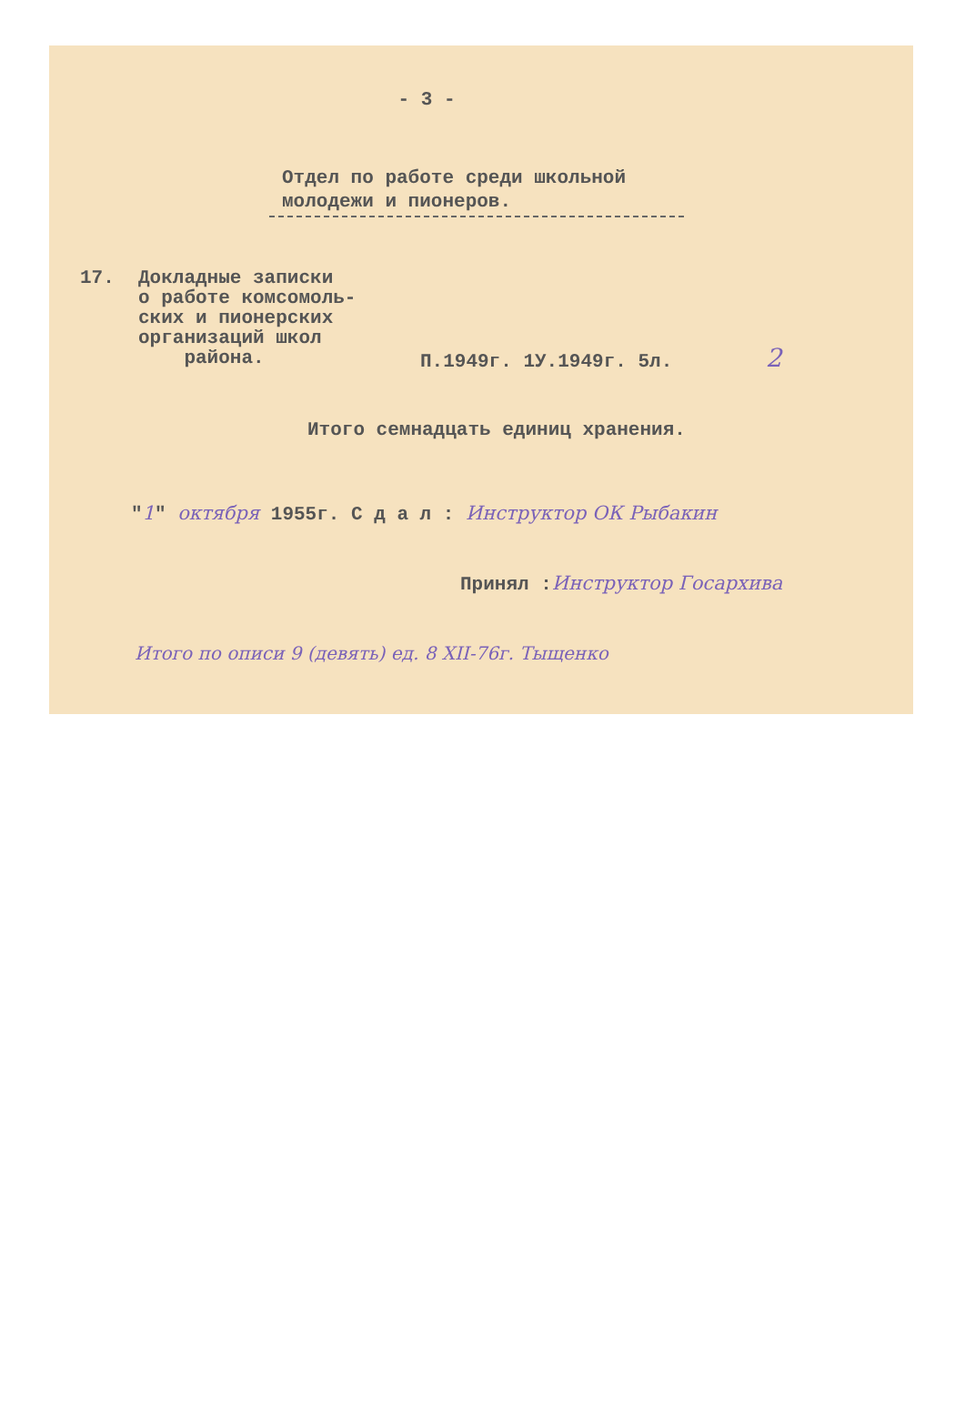- 3 -
Отдел по работе среди школьной
молодежи и пионеров.
17. Докладные записки
о работе комсомоль-
ских и пионерских
организаций школ
района.
П.1949г. 1У.1949г. 5л. 2
Итого семнадцать единиц хранения.
"1" октября 1955г. С д а л : Инструктор ОК Рыбакин
Принял :Инструктор Госархива
Итого по описи 9 (девять) ед. 8 XII-76г. Тыщенко